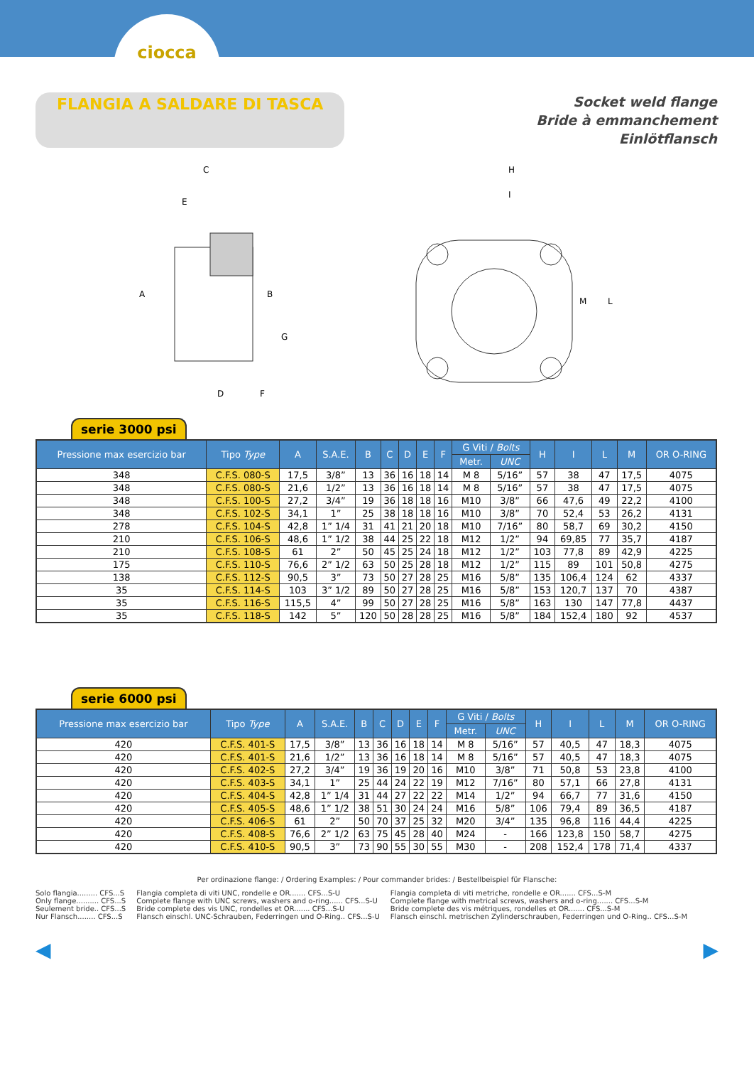ciocca
FLANGIA A SALDARE DI TASCA
Socket weld flange
Bride à emmanchement
Einlötflansch
C
E
A
B
G
D
F
H
I
M
L
serie 3000 psi
| Pressione max esercizio bar | Tipo Type | A | S.A.E. | B | C | D | E | F | G Viti / Bolts | | H | I | L | M | OR O-RING |
| --- | --- | --- | --- | --- | --- | --- | --- | --- | --- | --- | --- | --- | --- | --- | --- |
| | | | | | | | | | Metr. | UNC | | | | | |
| 348 | C.F.S. 080-S | 17,5 | 3/8” | 13 | 36 | 16 | 18 | 14 | M 8 | 5/16” | 57 | 38 | 47 | 17,5 | 4075 |
| 348 | C.F.S. 080-S | 21,6 | 1/2” | 13 | 36 | 16 | 18 | 14 | M 8 | 5/16” | 57 | 38 | 47 | 17,5 | 4075 |
| 348 | C.F.S. 100-S | 27,2 | 3/4” | 19 | 36 | 18 | 18 | 16 | M10 | 3/8” | 66 | 47,6 | 49 | 22,2 | 4100 |
| 348 | C.F.S. 102-S | 34,1 | 1” | 25 | 38 | 18 | 18 | 16 | M10 | 3/8” | 70 | 52,4 | 53 | 26,2 | 4131 |
| 278 | C.F.S. 104-S | 42,8 | 1” 1/4 | 31 | 41 | 21 | 20 | 18 | M10 | 7/16” | 80 | 58,7 | 69 | 30,2 | 4150 |
| 210 | C.F.S. 106-S | 48,6 | 1” 1/2 | 38 | 44 | 25 | 22 | 18 | M12 | 1/2” | 94 | 69,85 | 77 | 35,7 | 4187 |
| 210 | C.F.S. 108-S | 61 | 2” | 50 | 45 | 25 | 24 | 18 | M12 | 1/2” | 103 | 77,8 | 89 | 42,9 | 4225 |
| 175 | C.F.S. 110-S | 76,6 | 2” 1/2 | 63 | 50 | 25 | 28 | 18 | M12 | 1/2” | 115 | 89 | 101 | 50,8 | 4275 |
| 138 | C.F.S. 112-S | 90,5 | 3” | 73 | 50 | 27 | 28 | 25 | M16 | 5/8” | 135 | 106,4 | 124 | 62 | 4337 |
| 35 | C.F.S. 114-S | 103 | 3” 1/2 | 89 | 50 | 27 | 28 | 25 | M16 | 5/8” | 153 | 120,7 | 137 | 70 | 4387 |
| 35 | C.F.S. 116-S | 115,5 | 4” | 99 | 50 | 27 | 28 | 25 | M16 | 5/8” | 163 | 130 | 147 | 77,8 | 4437 |
| 35 | C.F.S. 118-S | 142 | 5” | 120 | 50 | 28 | 28 | 25 | M16 | 5/8” | 184 | 152,4 | 180 | 92 | 4537 |
serie 6000 psi
| Pressione max esercizio bar | Tipo Type | A | S.A.E. | B | C | D | E | F | G Viti / Bolts | | H | I | L | M | OR O-RING |
| --- | --- | --- | --- | --- | --- | --- | --- | --- | --- | --- | --- | --- | --- | --- | --- |
| | | | | | | | | | Metr. | UNC | | | | | |
| 420 | C.F.S. 401-S | 17,5 | 3/8” | 13 | 36 | 16 | 18 | 14 | M 8 | 5/16” | 57 | 40,5 | 47 | 18,3 | 4075 |
| 420 | C.F.S. 401-S | 21,6 | 1/2” | 13 | 36 | 16 | 18 | 14 | M 8 | 5/16” | 57 | 40,5 | 47 | 18,3 | 4075 |
| 420 | C.F.S. 402-S | 27,2 | 3/4” | 19 | 36 | 19 | 20 | 16 | M10 | 3/8” | 71 | 50,8 | 53 | 23,8 | 4100 |
| 420 | C.F.S. 403-S | 34,1 | 1” | 25 | 44 | 24 | 22 | 19 | M12 | 7/16” | 80 | 57,1 | 66 | 27,8 | 4131 |
| 420 | C.F.S. 404-S | 42,8 | 1” 1/4 | 31 | 44 | 27 | 22 | 22 | M14 | 1/2” | 94 | 66,7 | 77 | 31,6 | 4150 |
| 420 | C.F.S. 405-S | 48,6 | 1” 1/2 | 38 | 51 | 30 | 24 | 24 | M16 | 5/8” | 106 | 79,4 | 89 | 36,5 | 4187 |
| 420 | C.F.S. 406-S | 61 | 2” | 50 | 70 | 37 | 25 | 32 | M20 | 3/4” | 135 | 96,8 | 116 | 44,4 | 4225 |
| 420 | C.F.S. 408-S | 76,6 | 2” 1/2 | 63 | 75 | 45 | 28 | 40 | M24 | - | 166 | 123,8 | 150 | 58,7 | 4275 |
| 420 | C.F.S. 410-S | 90,5 | 3” | 73 | 90 | 55 | 30 | 55 | M30 | - | 208 | 152,4 | 178 | 71,4 | 4337 |
Per ordinazione flange: / Ordering Examples: / Pour commander brides: / Bestellbeispiel für Flansche:
Solo flangia......... CFS...S
Only flange.......... CFS...S
Seulement bride.. CFS...S
Nur Flansch........ CFS...S
Flangia completa di viti UNC, rondelle e OR....... CFS...S-U
Complete flange with UNC screws, washers and o-ring...... CFS...S-U
Bride complete des vis UNC, rondelles et OR....... CFS...S-U
Flansch einschl. UNC-Schrauben, Federringen und O-Ring.. CFS...S-U
Flangia completa di viti metriche, rondelle e OR....... CFS...S-M
Complete flange with metrical screws, washers and o-ring....... CFS...S-M
Bride complete des vis métriques, rondelles et OR....... CFS...S-M
Flansch einschl. metrischen Zylinderschrauben, Federringen und O-Ring.. CFS...S-M
◀ ▶